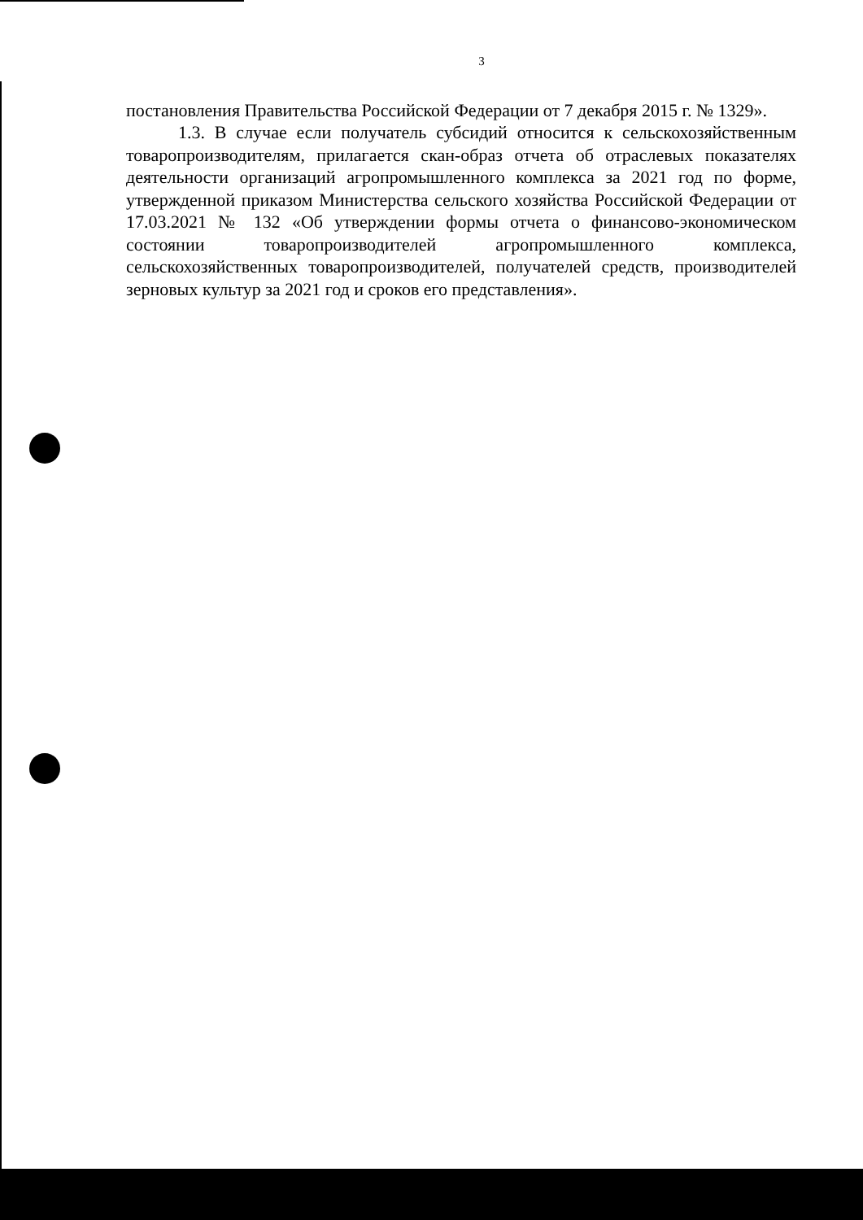3
постановления Правительства Российской Федерации от 7 декабря 2015 г. № 1329».
1.3. В случае если получатель субсидий относится к сельскохозяйственным товаропроизводителям, прилагается скан-образ отчета об отраслевых показателях деятельности организаций агропромышленного комплекса за 2021 год по форме, утвержденной приказом Министерства сельского хозяйства Российской Федерации от 17.03.2021 № 132 «Об утверждении формы отчета о финансово-экономическом состоянии товаропроизводителей агропромышленного комплекса, сельскохозяйственных товаропроизводителей, получателей средств, производителей зерновых культур за 2021 год и сроков его представления».